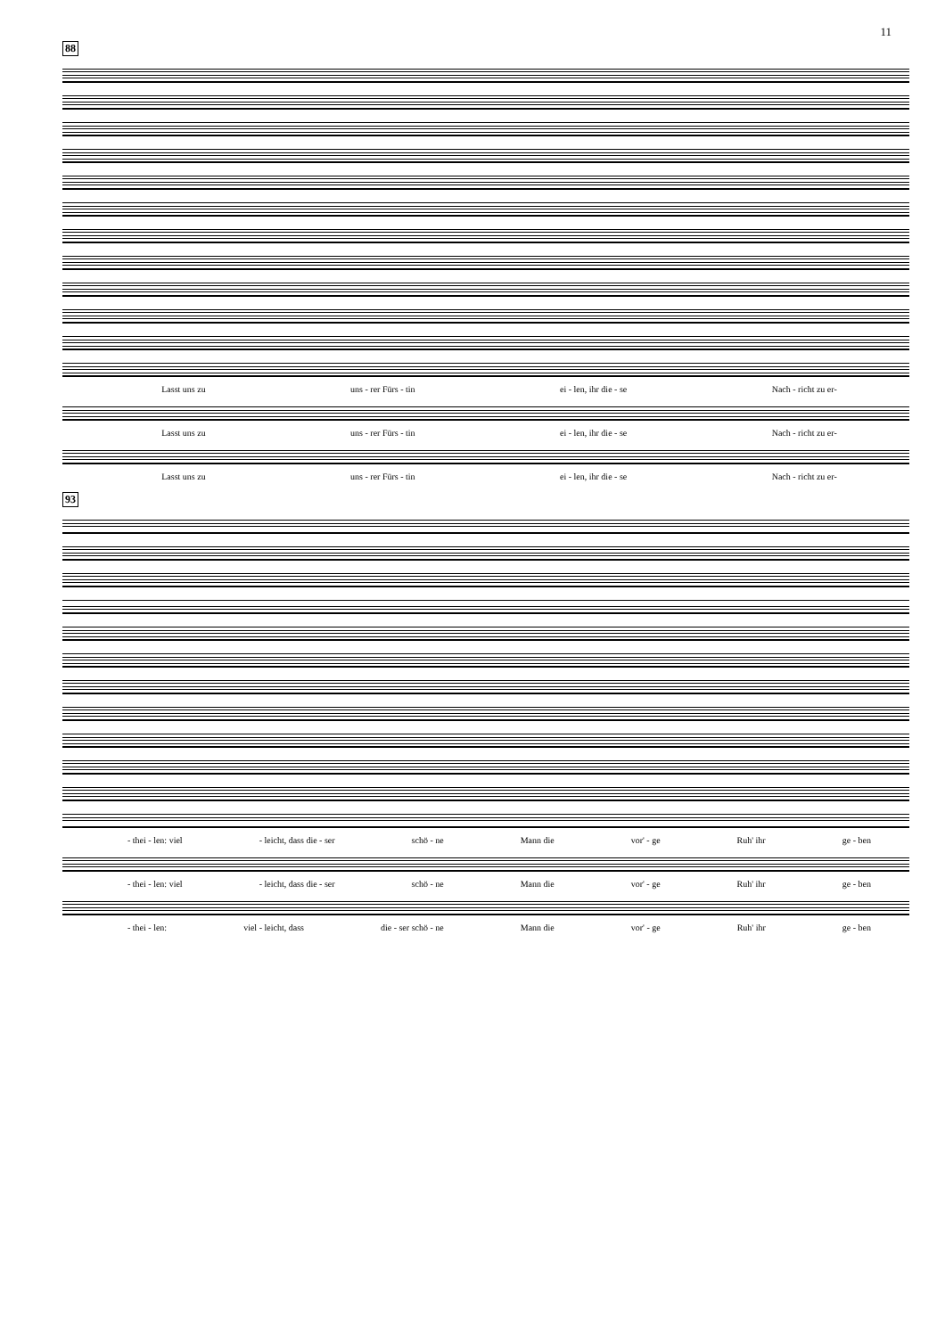11
88
Lasst uns zu uns - rer Fürs - tin ei - len, ihr die - se Nach - richt zu er-
Lasst uns zu uns - rer Fürs - tin ei - len, ihr die - se Nach - richt zu er-
Lasst uns zu uns - rer Fürs - tin ei - len, ihr die - se Nach - richt zu er-
93
- thei - len: viel - leicht, dass die - ser schö - ne Mann die vor' - ge Ruh' ihr ge - ben
- thei - len: viel - leicht, dass die - ser schö - ne Mann die vor' - ge Ruh' ihr ge - ben
- thei - len: viel - leicht, dass die - ser schö - ne Mann die vor' - ge Ruh' ihr ge - ben